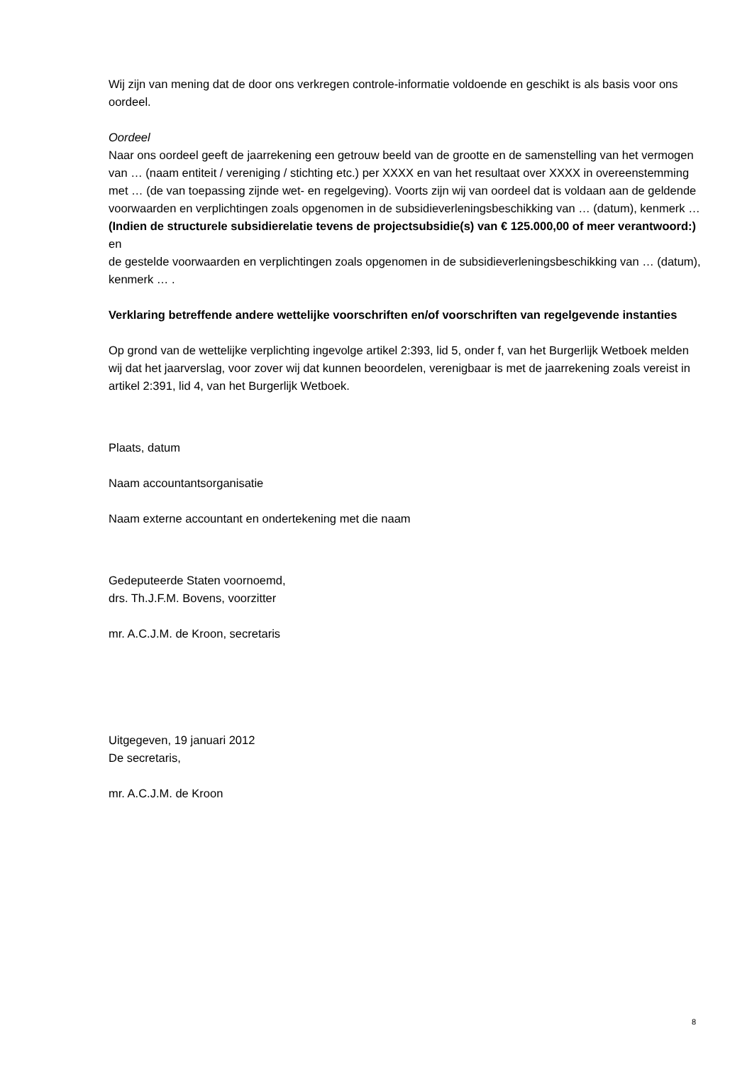Wij zijn van mening dat de door ons verkregen controle-informatie voldoende en geschikt is als basis voor ons oordeel.
Oordeel
Naar ons oordeel geeft de jaarrekening een getrouw beeld van de grootte en de samenstelling van het vermogen van … (naam entiteit / vereniging / stichting etc.) per XXXX en van het resultaat over XXXX in overeenstemming met … (de van toepassing zijnde wet- en regelgeving). Voorts zijn wij van oordeel dat is voldaan aan de geldende voorwaarden en verplichtingen zoals opgenomen in de subsidieverleningsbeschikking van … (datum), kenmerk …
(Indien de structurele subsidierelatie tevens de projectsubsidie(s) van € 125.000,00 of meer verantwoord:) en
de gestelde voorwaarden en verplichtingen zoals opgenomen in de subsidieverleningsbeschikking van … (datum), kenmerk … .
Verklaring betreffende andere wettelijke voorschriften en/of voorschriften van regelgevende instanties
Op grond van de wettelijke verplichting ingevolge artikel 2:393, lid 5, onder f, van het Burgerlijk Wetboek melden wij dat het jaarverslag, voor zover wij dat kunnen beoordelen, verenigbaar is met de jaarrekening zoals vereist in artikel 2:391, lid 4, van het Burgerlijk Wetboek.
Plaats, datum
Naam accountantsorganisatie
Naam externe accountant en ondertekening met die naam
Gedeputeerde Staten voornoemd,
drs. Th.J.F.M. Bovens, voorzitter
mr. A.C.J.M. de Kroon, secretaris
Uitgegeven, 19 januari 2012
De secretaris,
mr. A.C.J.M. de Kroon
8